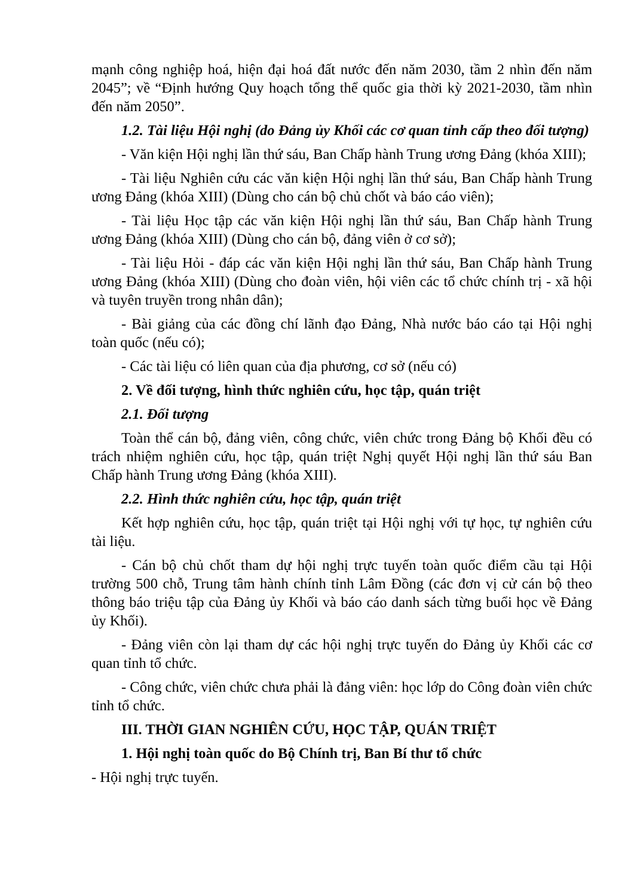mạnh công nghiệp hoá, hiện đại hoá đất nước đến năm 2030, tầm 2 nhìn đến năm 2045”; về “Định hướng Quy hoạch tổng thể quốc gia thời kỳ 2021-2030, tầm nhìn đến năm 2050”.
1.2. Tài liệu Hội nghị (do Đảng ủy Khối các cơ quan tỉnh cấp theo đối tượng)
- Văn kiện Hội nghị lần thứ sáu, Ban Chấp hành Trung ương Đảng (khóa XIII);
- Tài liệu Nghiên cứu các văn kiện Hội nghị lần thứ sáu, Ban Chấp hành Trung ương Đảng (khóa XIII) (Dùng cho cán bộ chủ chốt và báo cáo viên);
- Tài liệu Học tập các văn kiện Hội nghị lần thứ sáu, Ban Chấp hành Trung ương Đảng (khóa XIII) (Dùng cho cán bộ, đảng viên ở cơ sở);
- Tài liệu Hỏi - đáp các văn kiện Hội nghị lần thứ sáu, Ban Chấp hành Trung ương Đảng (khóa XIII) (Dùng cho đoàn viên, hội viên các tổ chức chính trị - xã hội và tuyên truyền trong nhân dân);
- Bài giảng của các đồng chí lãnh đạo Đảng, Nhà nước báo cáo tại Hội nghị toàn quốc (nếu có);
- Các tài liệu có liên quan của địa phương, cơ sở (nếu có)
2. Về đối tượng, hình thức nghiên cứu, học tập, quán triệt
2.1. Đối tượng
Toàn thể cán bộ, đảng viên, công chức, viên chức trong Đảng bộ Khối đều có trách nhiệm nghiên cứu, học tập, quán triệt Nghị quyết Hội nghị lần thứ sáu Ban Chấp hành Trung ương Đảng (khóa XIII).
2.2. Hình thức nghiên cứu, học tập, quán triệt
Kết hợp nghiên cứu, học tập, quán triệt tại Hội nghị với tự học, tự nghiên cứu tài liệu.
- Cán bộ chủ chốt tham dự hội nghị trực tuyến toàn quốc điểm cầu tại Hội trường 500 chỗ, Trung tâm hành chính tỉnh Lâm Đồng (các đơn vị cử cán bộ theo thông báo triệu tập của Đảng ủy Khối và báo cáo danh sách từng buổi học về Đảng ủy Khối).
- Đảng viên còn lại tham dự các hội nghị trực tuyến do Đảng ủy Khối các cơ quan tỉnh tổ chức.
- Công chức, viên chức chưa phải là đảng viên: học lớp do Công đoàn viên chức tỉnh tổ chức.
III. THỜI GIAN NGHIÊN CỨU, HỌC TẬP, QUÁN TRIỆT
1. Hội nghị toàn quốc do Bộ Chính trị, Ban Bí thư tổ chức
- Hội nghị trực tuyến.